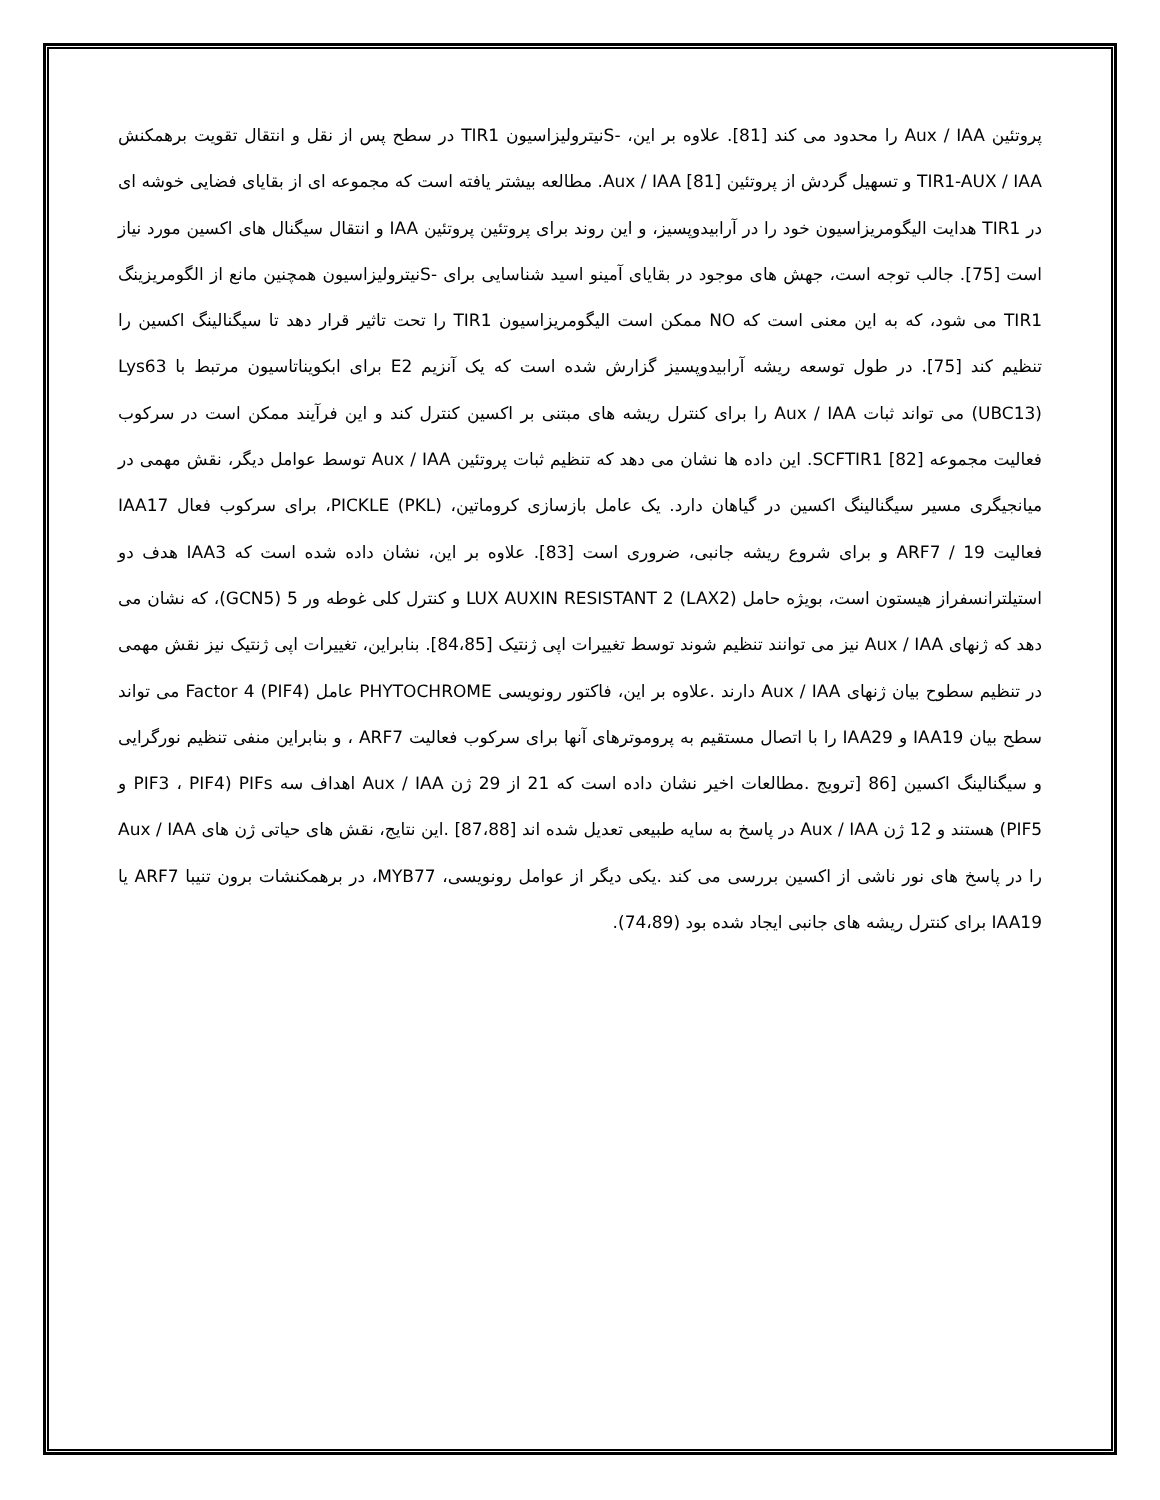پروتئین Aux / IAA را محدود می کند [81]. علاوه بر این، -Sنیترولیزاسیون TIR1 در سطح پس از نقل و انتقال تقویت برهمکنش TIR1-AUX / IAA و تسهیل گردش از پروتئین Aux / IAA [81]. مطالعه بیشتر یافته است که مجموعه ای از بقایای فضایی خوشه ای در TIR1 هدایت الیگومریزاسیون خود را در آرابیدوپسیز، و این روند برای پروتئین پروتئین IAA و انتقال سیگنال های اکسین مورد نیاز است [75]. جالب توجه است، جهش های موجود در بقایای آمینو اسید شناسایی برای -Sنیترولیزاسیون همچنین مانع از الگومریزینگ TIR1 می شود، که به این معنی است که NO ممکن است الیگومریزاسیون TIR1 را تحت تاثیر قرار دهد تا سیگنالینگ اکسین را تنظیم کند [75]. در طول توسعه ریشه آرابیدوپسیز گزارش شده است که یک آنزیم E2 برای ابکویناتاسیون مرتبط با Lys63 (UBC13) می تواند ثبات Aux / IAA را برای کنترل ریشه های مبتنی بر اکسین کنترل کند و این فرآیند ممکن است در سرکوب فعالیت مجموعه SCFTIR1 [82]. این داده ها نشان می دهد که تنظیم ثبات پروتئین Aux / IAA توسط عوامل دیگر، نقش مهمی در میانجیگری مسیر سیگنالینگ اکسین در گیاهان دارد. یک عامل بازسازی کروماتین، PICKLE (PKL)، برای سرکوب فعال IAA17 فعالیت ARF7 / 19 و برای شروع ریشه جانبی، ضروری است [83]. علاوه بر این، نشان داده شده است که IAA3 هدف دو استیلترانسفراز هیستون است، بویژه حامل LUX AUXIN RESISTANT 2 (LAX2) و کنترل کلی غوطه ور 5 (GCN5)، که نشان می دهد که ژنهای Aux / IAA نیز می توانند تنظیم شوند توسط تغییرات اپی ژنتیک [84،85]. بنابراین، تغییرات اپی ژنتیک نیز نقش مهمی در تنظیم سطوح بیان ژنهای Aux / IAA دارند .علاوه بر این، فاکتور رونویسی PHYTOCHROME عامل Factor 4 (PIF4) می تواند سطح بیان IAA19 و IAA29 را با اتصال مستقیم به پروموترهای آنها برای سرکوب فعالیت ARF7 ، و بنابراین منفی تنظیم نورگرایی و سیگنالینگ اکسین [86 [ترویج .مطالعات اخیر نشان داده است که 21 از 29 ژن Aux / IAA اهداف سه PIFs (PIF3 ، PIF4 و PIF5) هستند و 12 ژن Aux / IAA در پاسخ به سایه طبیعی تعدیل شده اند [87،88] .این نتایج، نقش های حیاتی ژن های Aux / IAA را در پاسخ های نور ناشی از اکسین بررسی می کند .یکی دیگر از عوامل رونویسی، MYB77، در برهمکنشات برون تنیبا ARF7 یا IAA19 برای کنترل ریشه های جانبی ایجاد شده بود (74،89).